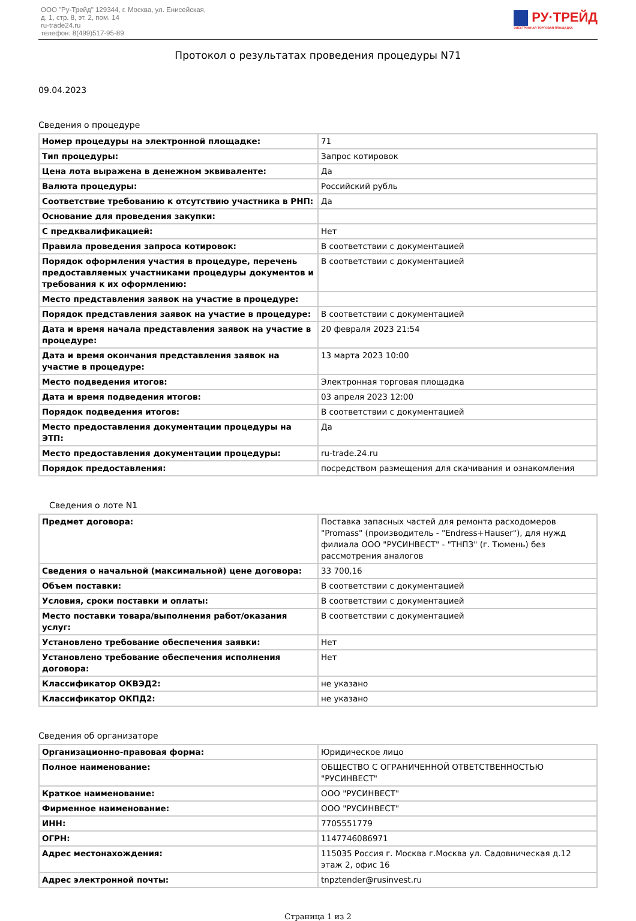ООО "Ру-Трейд" 129344, г. Москва, ул. Енисейская,
д. 1, стр. 8, эт. 2, пом. 14
ru-trade24.ru
телефон: 8(499)517-95-89
РУ·ТРЕЙД
ЭЛЕКТРОННАЯ ТОРГОВАЯ ПЛОЩАДКА
Протокол о результатах проведения процедуры N71
09.04.2023
Сведения о процедуре
| Номер процедуры на электронной площадке: | 71 |
| Тип процедуры: | Запрос котировок |
| Цена лота выражена в денежном эквиваленте: | Да |
| Валюта процедуры: | Российский рубль |
| Соответствие требованию к отсутствию участника в РНП: | Да |
| Основание для проведения закупки: | |
| С предквалификацией: | Нет |
| Правила проведения запроса котировок: | В соответствии с документацией |
| Порядок оформления участия в процедуре, перечень предоставляемых участниками процедуры документов и требования к их оформлению: | В соответствии с документацией |
| Место представления заявок на участие в процедуре: | |
| Порядок представления заявок на участие в процедуре: | В соответствии с документацией |
| Дата и время начала представления заявок на участие в процедуре: | 20 февраля 2023 21:54 |
| Дата и время окончания представления заявок на участие в процедуре: | 13 марта 2023 10:00 |
| Место подведения итогов: | Электронная торговая площадка |
| Дата и время подведения итогов: | 03 апреля 2023 12:00 |
| Порядок подведения итогов: | В соответствии с документацией |
| Место предоставления документации процедуры на ЭТП: | Да |
| Место предоставления документации процедуры: | ru-trade.24.ru |
| Порядок предоставления: | посредством размещения для скачивания и ознакомления |
Сведения о лоте N1
| Предмет договора: | Поставка запасных частей для ремонта расходомеров "Promass" (производитель - "Endress+Hauser"), для нужд филиала ООО "РУСИНВЕСТ" - "ТНПЗ" (г. Тюмень) без рассмотрения аналогов |
| Сведения о начальной (максимальной) цене договора: | 33 700,16 |
| Объем поставки: | В соответствии с документацией |
| Условия, сроки поставки и оплаты: | В соответствии с документацией |
| Место поставки товара/выполнения работ/оказания услуг: | В соответствии с документацией |
| Установлено требование обеспечения заявки: | Нет |
| Установлено требование обеспечения исполнения договора: | Нет |
| Классификатор ОКВЭД2: | не указано |
| Классификатор ОКПД2: | не указано |
Сведения об организаторе
| Организационно-правовая форма: | Юридическое лицо |
| Полное наименование: | ОБЩЕСТВО С ОГРАНИЧЕННОЙ ОТВЕТСТВЕННОСТЬЮ "РУСИНВЕСТ" |
| Краткое наименование: | ООО "РУСИНВЕСТ" |
| Фирменное наименование: | ООО "РУСИНВЕСТ" |
| ИНН: | 7705551779 |
| ОГРН: | 1147746086971 |
| Адрес местонахождения: | 115035 Россия г. Москва г.Москва ул. Садовническая д.12 этаж 2, офис 16 |
| Адрес электронной почты: | tnpztender@rusinvest.ru |
Страница 1 из 2